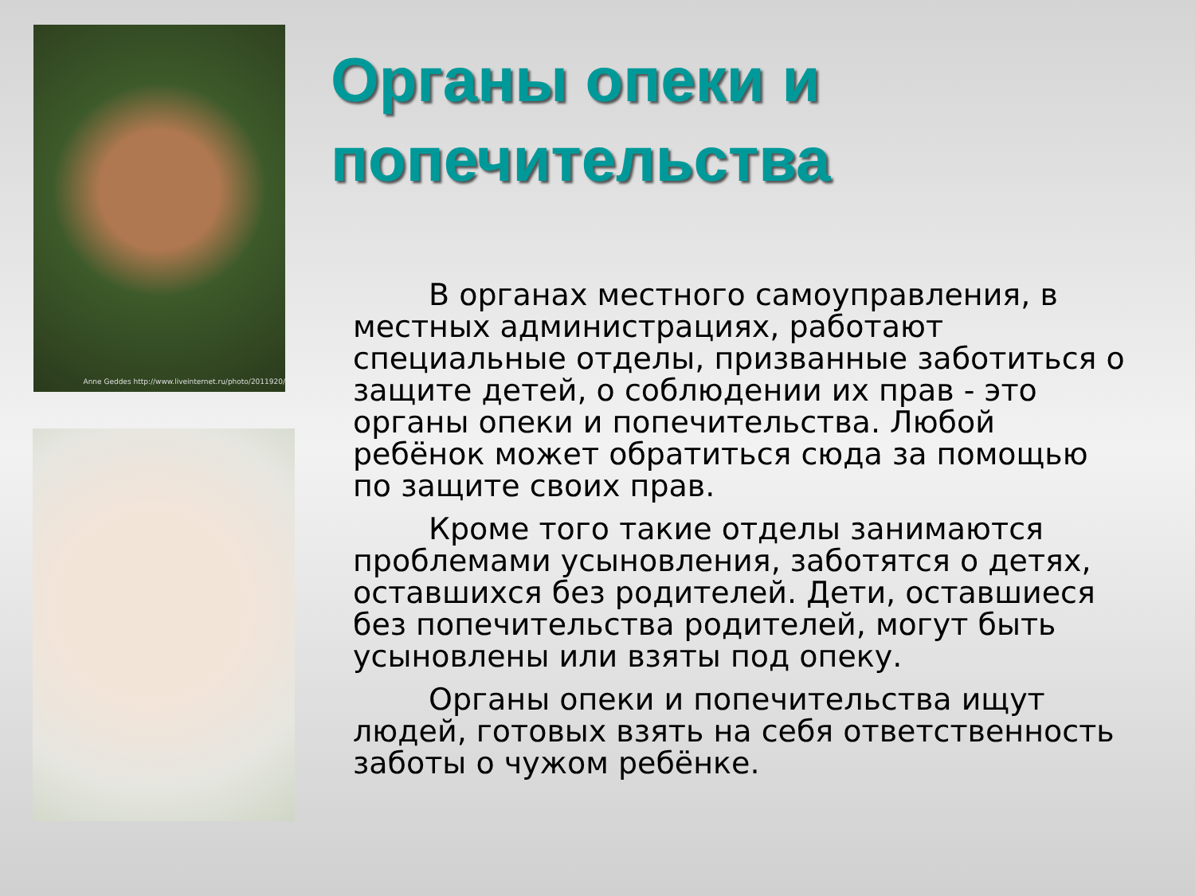Anne Geddes http://www.liveinternet.ru/photo/2011920/
Органы опеки и попечительства
В органах местного самоуправления, в местных администрациях, работают специальные отделы, призванные заботиться о защите детей, о соблюдении их прав - это органы опеки и попечительства. Любой ребёнок может обратиться сюда за помощью по защите своих прав.
Кроме того такие отделы занимаются проблемами усыновления, заботятся о детях, оставшихся без родителей. Дети, оставшиеся без попечительства родителей, могут быть усыновлены или взяты под опеку.
Органы опеки и попечительства ищут людей, готовых взять на себя ответственность заботы о чужом ребёнке.